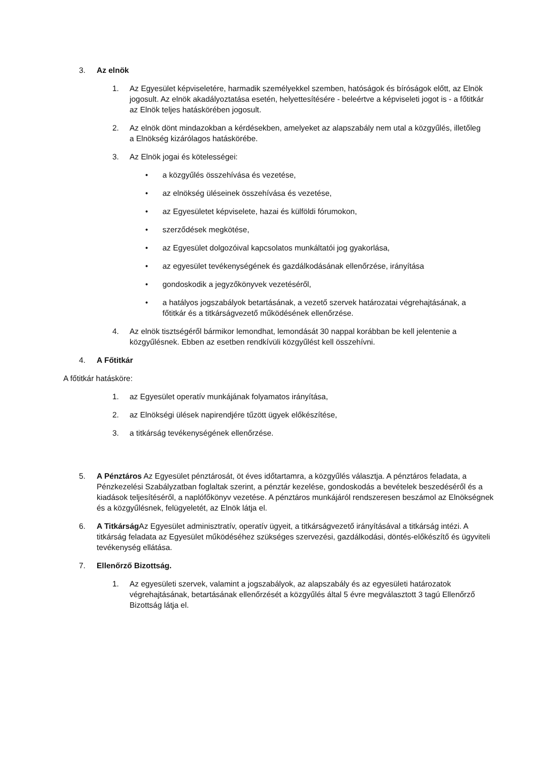3. Az elnök
1. Az Egyesület képviseletére, harmadik személyekkel szemben, hatóságok és bíróságok előtt, az Elnök jogosult. Az elnök akadályoztatása esetén, helyettesítésére - beleértve a képviseleti jogot is - a főtitkár az Elnök teljes hatáskörében jogosult.
2. Az elnök dönt mindazokban a kérdésekben, amelyeket az alapszabály nem utal a közgyűlés, illetőleg a Elnökség kizárólagos hatáskörébe.
3. Az Elnök jogai és kötelességei:
• a közgyűlés összehívása és vezetése,
• az elnökség üléseinek összehívása és vezetése,
• az Egyesületet képviselete, hazai és külföldi fórumokon,
• szerződések megkötése,
• az Egyesület dolgozóival kapcsolatos munkáltatói jog gyakorlása,
• az egyesület tevékenységének és gazdálkodásának ellenőrzése, irányítása
• gondoskodik a jegyzőkönyvek vezetéséről,
• a hatályos jogszabályok betartásának, a vezető szervek határozatai végrehajtásának, a főtitkár és a titkárságvezető működésének ellenőrzése.
4. Az elnök tisztségéről bármikor lemondhat, lemondását 30 nappal korábban be kell jelentenie a közgyűlésnek. Ebben az esetben rendkívüli közgyűlést kell összehívni.
4. A Főtitkár
A főtitkár hatásköre:
1. az Egyesület operatív munkájának folyamatos irányítása,
2. az Elnökségi ülések napirendjére tűzött ügyek előkészítése,
3. a titkárság tevékenységének ellenőrzése.
5. A Pénztáros Az Egyesület pénztárosát, öt éves időtartamra, a közgyűlés választja. A pénztáros feladata, a Pénzkezelési Szabályzatban foglaltak szerint, a pénztár kezelése, gondoskodás a bevételek beszedéséről és a kiadások teljesítéséről, a naplófőkönyv vezetése. A pénztáros munkájáról rendszeresen beszámol az Elnökségnek és a közgyűlésnek, felügyeletét, az Elnök látja el.
6. A Titkárság Az Egyesület adminisztratív, operatív ügyeit, a titkárságvezető irányításával a titkárság intézi. A titkárság feladata az Egyesület működéséhez szükséges szervezési, gazdálkodási, döntés-előkészítő és ügyviteli tevékenység ellátása.
7. Ellenőrző Bizottság.
1. Az egyesületi szervek, valamint a jogszabályok, az alapszabály és az egyesületi határozatok végrehajtásának, betartásának ellenőrzését a közgyűlés által 5 évre megválasztott 3 tagú Ellenőrző Bizottság látja el.